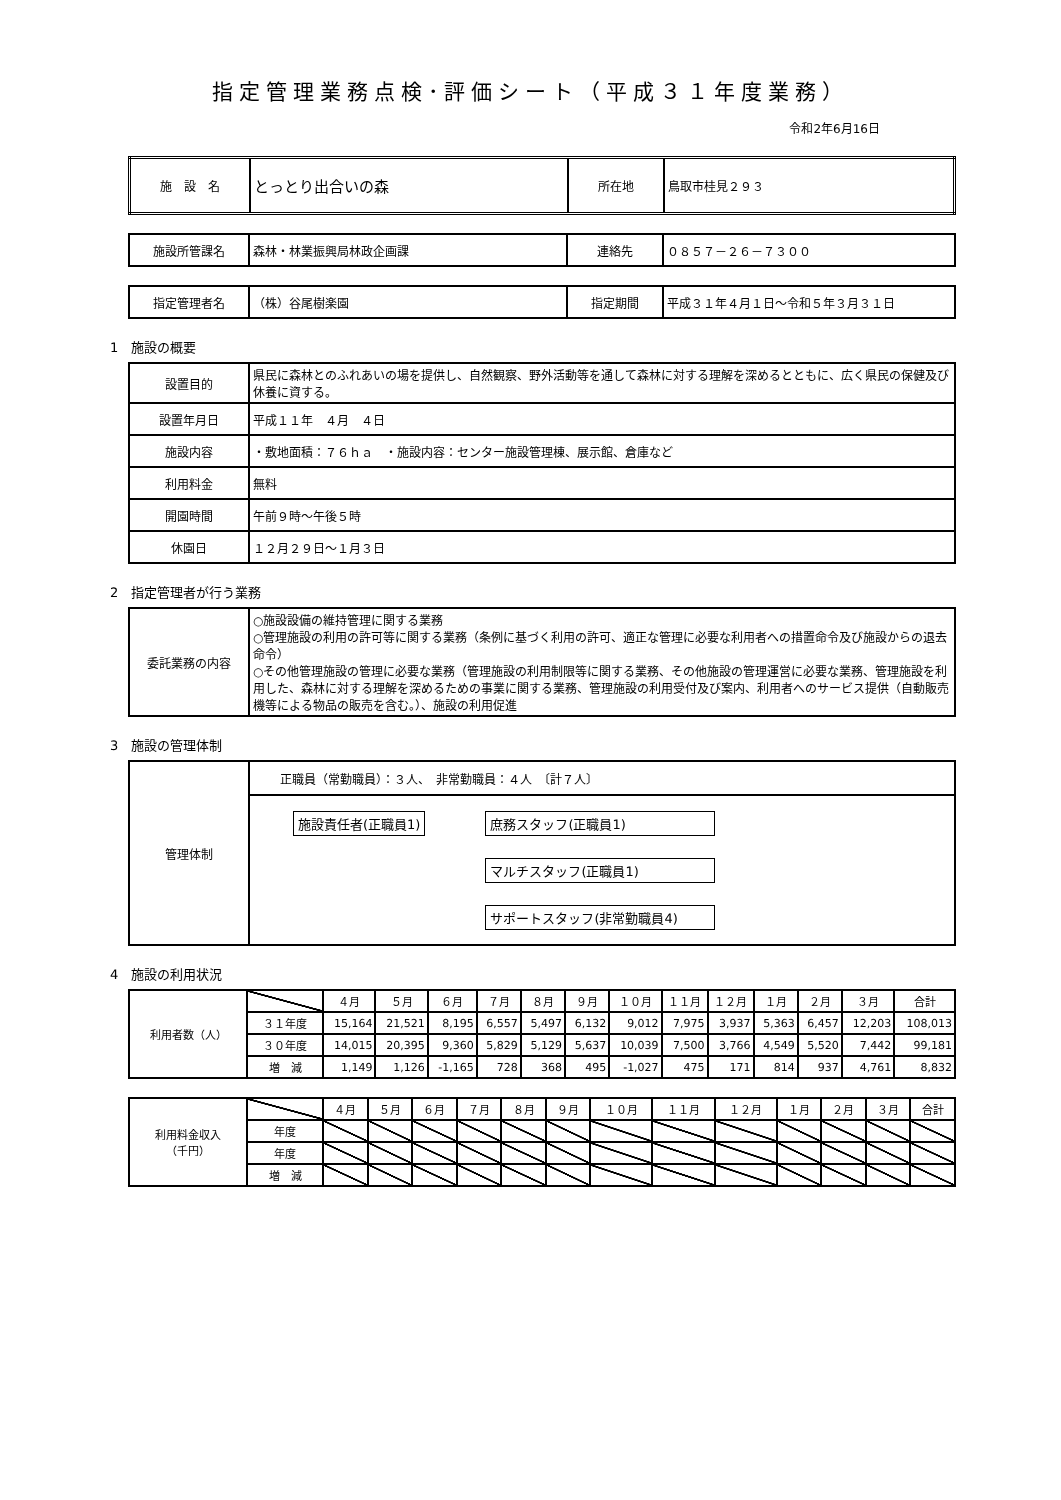指定管理業務点検･評価シート（平成３１年度業務）
令和2年6月16日
| 施 設 名 | とっとり出合いの森 | 所在地 | 鳥取市桂見２９３ |
| 施設所管課名 | 森林・林業振興局林政企画課 | 連絡先 | ０８５７－２６－７３００ |
| 指定管理者名 | （株）谷尾樹楽園 | 指定期間 | 平成３１年４月１日～令和５年３月３１日 |
1　施設の概要
| 設置目的 | 県民に森林とのふれあいの場を提供し、自然観察、野外活動等を通して森林に対する理解を深めるとともに、広く県民の保健及び休養に資する。 |
| 設置年月日 | 平成１１年 ４月 ４日 |
| 施設内容 | ・敷地面積：７６ｈａ ・施設内容：センター施設管理棟、展示館、倉庫など |
| 利用料金 | 無料 |
| 開園時間 | 午前９時～午後５時 |
| 休園日 | １２月２９日～１月３日 |
2　指定管理者が行う業務
| 委託業務の内容 | ○施設設備の維持管理に関する業務 ○管理施設の利用の許可等に関する業務（条例に基づく利用の許可、適正な管理に必要な利用者への措置命令及び施設からの退去命令） ○その他管理施設の管理に必要な業務（管理施設の利用制限等に関する業務、その他施設の管理運営に必要な業務、管理施設を利用した、森林に対する理解を深めるための事業に関する業務、管理施設の利用受付及び案内、利用者へのサービス提供（自動販売機等による物品の販売を含む。）、施設の利用促進 |
3　施設の管理体制
| 管理体制 | 正職員（常勤職員）：３人、 非常勤職員：４人 〔計７人〕 |
| | 施設責任者(正職員1) 庶務スタッフ(正職員1) マルチスタッフ(正職員1) サポートスタッフ(非常勤職員4) |
4　施設の利用状況
| 利用者数（人） | | ４月 | ５月 | ６月 | ７月 | ８月 | ９月 | １０月 | １１月 | １２月 | １月 | ２月 | ３月 | 合計 |
| | ３１年度 | 15,164 | 21,521 | 8,195 | 6,557 | 5,497 | 6,132 | 9,012 | 7,975 | 3,937 | 5,363 | 6,457 | 12,203 | 108,013 |
| | ３０年度 | 14,015 | 20,395 | 9,360 | 5,829 | 5,129 | 5,637 | 10,039 | 7,500 | 3,766 | 4,549 | 5,520 | 7,442 | 99,181 |
| | 増 減 | 1,149 | 1,126 | -1,165 | 728 | 368 | 495 | -1,027 | 475 | 171 | 814 | 937 | 4,761 | 8,832 |
| 利用料金収入 （千円） | | ４月 | ５月 | ６月 | ７月 | ８月 | ９月 | １０月 | １１月 | １２月 | １月 | ２月 | ３月 | 合計 |
| | 年度 | | | | | | | | | | | | | |
| | 年度 | | | | | | | | | | | | | |
| | 増 減 | | | | | | | | | | | | | |